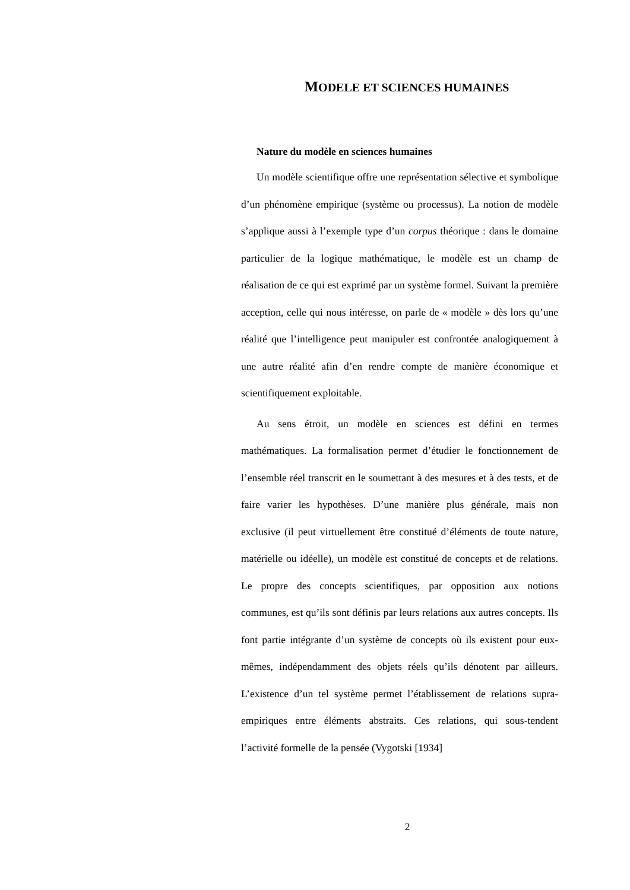MODELE ET SCIENCES HUMAINES
Nature du modèle en sciences humaines
Un modèle scientifique offre une représentation sélective et symbolique d’un phénomène empirique (système ou processus). La notion de modèle s’applique aussi à l’exemple type d’un corpus théorique : dans le domaine particulier de la logique mathématique, le modèle est un champ de réalisation de ce qui est exprimé par un système formel. Suivant la première acception, celle qui nous intéresse, on parle de « modèle » dès lors qu’une réalité que l’intelligence peut manipuler est confrontée analogiquement à une autre réalité afin d’en rendre compte de manière économique et scientifiquement exploitable.
Au sens étroit, un modèle en sciences est défini en termes mathématiques. La formalisation permet d’étudier le fonctionnement de l’ensemble réel transcrit en le soumettant à des mesures et à des tests, et de faire varier les hypothèses. D’une manière plus générale, mais non exclusive (il peut virtuellement être constitué d’éléments de toute nature, matérielle ou idéelle), un modèle est constitué de concepts et de relations. Le propre des concepts scientifiques, par opposition aux notions communes, est qu’ils sont définis par leurs relations aux autres concepts. Ils font partie intégrante d’un système de concepts où ils existent pour eux-mêmes, indépendamment des objets réels qu’ils dénotent par ailleurs. L’existence d’un tel système permet l’établissement de relations supra-empiriques entre éléments abstraits. Ces relations, qui sous-tendent l’activité formelle de la pensée (Vygotski [1934]
2